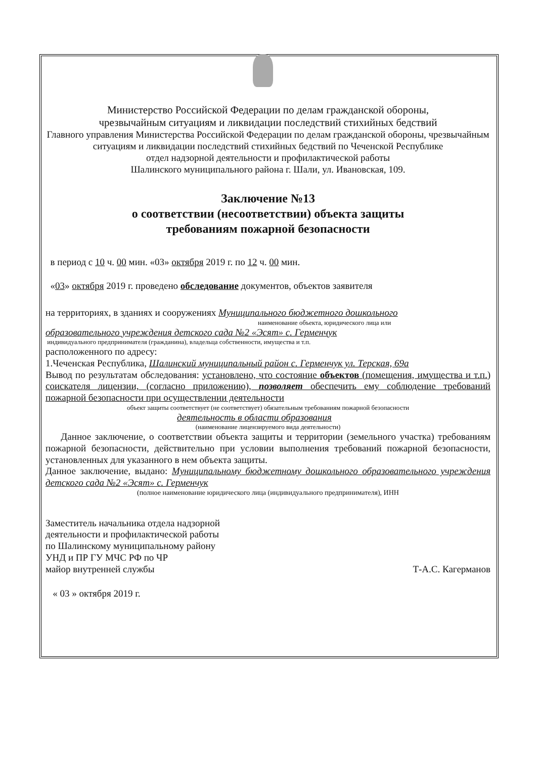Министерство Российской Федерации по делам гражданской обороны,
чрезвычайным ситуациям и ликвидации последствий стихийных бедствий
Главного управления Министерства Российской Федерации по делам гражданской обороны, чрезвычайным ситуациям и ликвидации последствий стихийных бедствий по Чеченской Республике
отдел надзорной деятельности и профилактической работы
Шалинского муниципального района г. Шали, ул. Ивановская, 109.
Заключение №13
о соответствии (несоответствии) объекта защиты
требованиям пожарной безопасности
в период с 10 ч. 00 мин. «03» октября 2019 г. по 12 ч. 00 мин.
«03» октября 2019 г. проведено обследование документов, объектов заявителя
на территориях, в зданиях и сооружениях Муниципального бюджетного дошкольного
наименование объекта, юридического лица или
образовательного учреждения детского сада №2 «Эсят» с. Герменчук
индивидуального предпринимателя (гражданина), владельца собственности, имущества и т.п.
расположенного по адресу:
1.Чеченская Республика, Шалинский муниципальный район с. Герменчук ул. Терская, 69а
Вывод по результатам обследования: установлено, что состояние объектов (помещения, имущества и т.п.) соискателя лицензии, (согласно приложению), позволяет обеспечить ему соблюдение требований пожарной безопасности при осуществлении деятельности
объект защиты соответствует (не соответствует) обязательным требованиям пожарной безопасности
деятельность в области образования
(наименование лицензируемого вида деятельности)
Данное заключение, о соответствии объекта защиты и территории (земельного участка) требованиям пожарной безопасности, действительно при условии выполнения требований пожарной безопасности, установленных для указанного в нем объекта защиты.
Данное заключение, выдано: Муниципальному бюджетному дошкольного образовательного учреждения детского сада №2 «Эсят» с. Герменчук
(полное наименование юридического лица (индивидуального предпринимателя), ИНН
Заместитель начальника отдела надзорной
деятельности и профилактической работы
по Шалинскому муниципальному району
УНД и ПР ГУ МЧС РФ по ЧР
майор внутренней службы
Т-А.С. Кагерманов
« 03 » октября 2019 г.